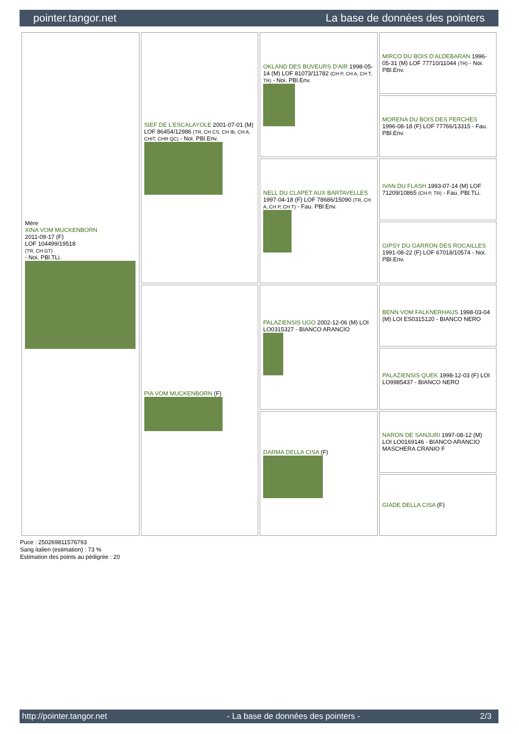pointer.tangor.net La base de données des pointers
| Mère XINA VOM MUCKENBORN 2011-09-17 (F) LOF 104499/19518 (TR, CH GT) - Noi. PBl.TLi. | SIEF DE L'ESCALAYOLE 2001-07-01 (M) LOF 86454/12986 (TR, CH CS, CH IB, CH A, CHIT, CHR QC) - Noi. PBl.Env. | OKLAND DES BUVEURS D'AIR 1998-05-14 (M) LOF 81073/11782 (CH P, CH A, CH T, TR) - Noi. PBl.Env. | MIRCO DU BOIS D'ALDEBARAN 1996-05-31 (M) LOF 77710/11044 (TR) - Noi. PBl.Env. |
| | | | MORENA DU BOIS DES PERCHES 1996-08-18 (F) LOF 77766/13315 - Fau. PBl.Env. |
| | | NELL DU CLAPET AUX BARTAVELLES 1997-04-18 (F) LOF 78686/15090 (TR, CH A, CH P, CH T) - Fau. PBl.Env. | IVAN DU FLASH 1993-07-14 (M) LOF 71209/10865 (CH P, TR) - Fau. PBl.TLi. |
| | | | GIPSY DU GARRON DES ROCAILLES 1991-08-22 (F) LOF 67018/10574 - Noi. PBl.Env. |
| | PIA VOM MUCKENBORN (F) | PALAZIENSIS UGO 2002-12-06 (M) LOI LO0315327 - BIANCO ARANCIO | BENN VOM FALKNERHAUS 1998-03-04 (M) LOI ES0315120 - BIANCO NERO |
| | | | PALAZIENSIS QUEK 1998-12-03 (F) LOI LO9985437 - BIANCO NERO |
| | | DARMA DELLA CISA (F) | NARON DE SANJURI 1997-08-12 (M) LOI LO0169146 - BIANCO ARANCIO MASCHERA CRANIO F |
| | | | GIADE DELLA CISA (F) |
Puce : 250269811576793
Sang italien (estimation) : 73 %
Estimation des points au pédigrée : 20
http://pointer.tangor.net - La base de données des pointers - 2/3